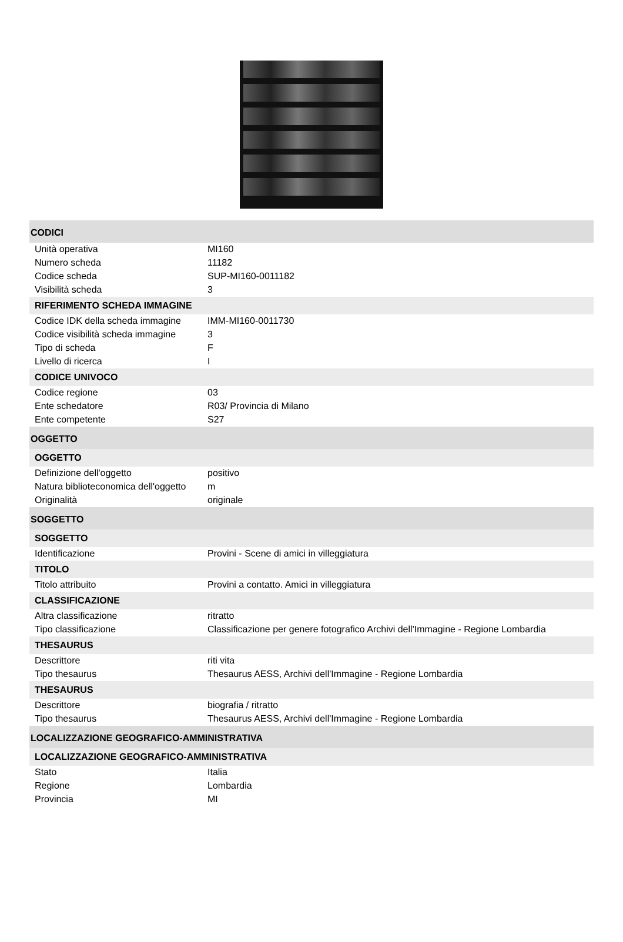| CODICI | |
| Unità operativa | MI160 |
| Numero scheda | 11182 |
| Codice scheda | SUP-MI160-0011182 |
| Visibilità scheda | 3 |
| RIFERIMENTO SCHEDA IMMAGINE | |
| Codice IDK della scheda immagine | IMM-MI160-0011730 |
| Codice visibilità scheda immagine | 3 |
| Tipo di scheda | F |
| Livello di ricerca | I |
| CODICE UNIVOCO | |
| Codice regione | 03 |
| Ente schedatore | R03/ Provincia di Milano |
| Ente competente | S27 |
| OGGETTO | |
| OGGETTO | |
| Definizione dell'oggetto | positivo |
| Natura biblioteconomica dell'oggetto | m |
| Originalità | originale |
| SOGGETTO | |
| SOGGETTO | |
| Identificazione | Provini - Scene di amici in villeggiatura |
| TITOLO | |
| Titolo attribuito | Provini a contatto. Amici in villeggiatura |
| CLASSIFICAZIONE | |
| Altra classificazione | ritratto |
| Tipo classificazione | Classificazione per genere fotografico Archivi dell'Immagine - Regione Lombardia |
| THESAURUS | |
| Descrittore | riti vita |
| Tipo thesaurus | Thesaurus AESS, Archivi dell'Immagine - Regione Lombardia |
| THESAURUS | |
| Descrittore | biografia / ritratto |
| Tipo thesaurus | Thesaurus AESS, Archivi dell'Immagine - Regione Lombardia |
| LOCALIZZAZIONE GEOGRAFICO-AMMINISTRATIVA | |
| LOCALIZZAZIONE GEOGRAFICO-AMMINISTRATIVA | |
| Stato | Italia |
| Regione | Lombardia |
| Provincia | MI |